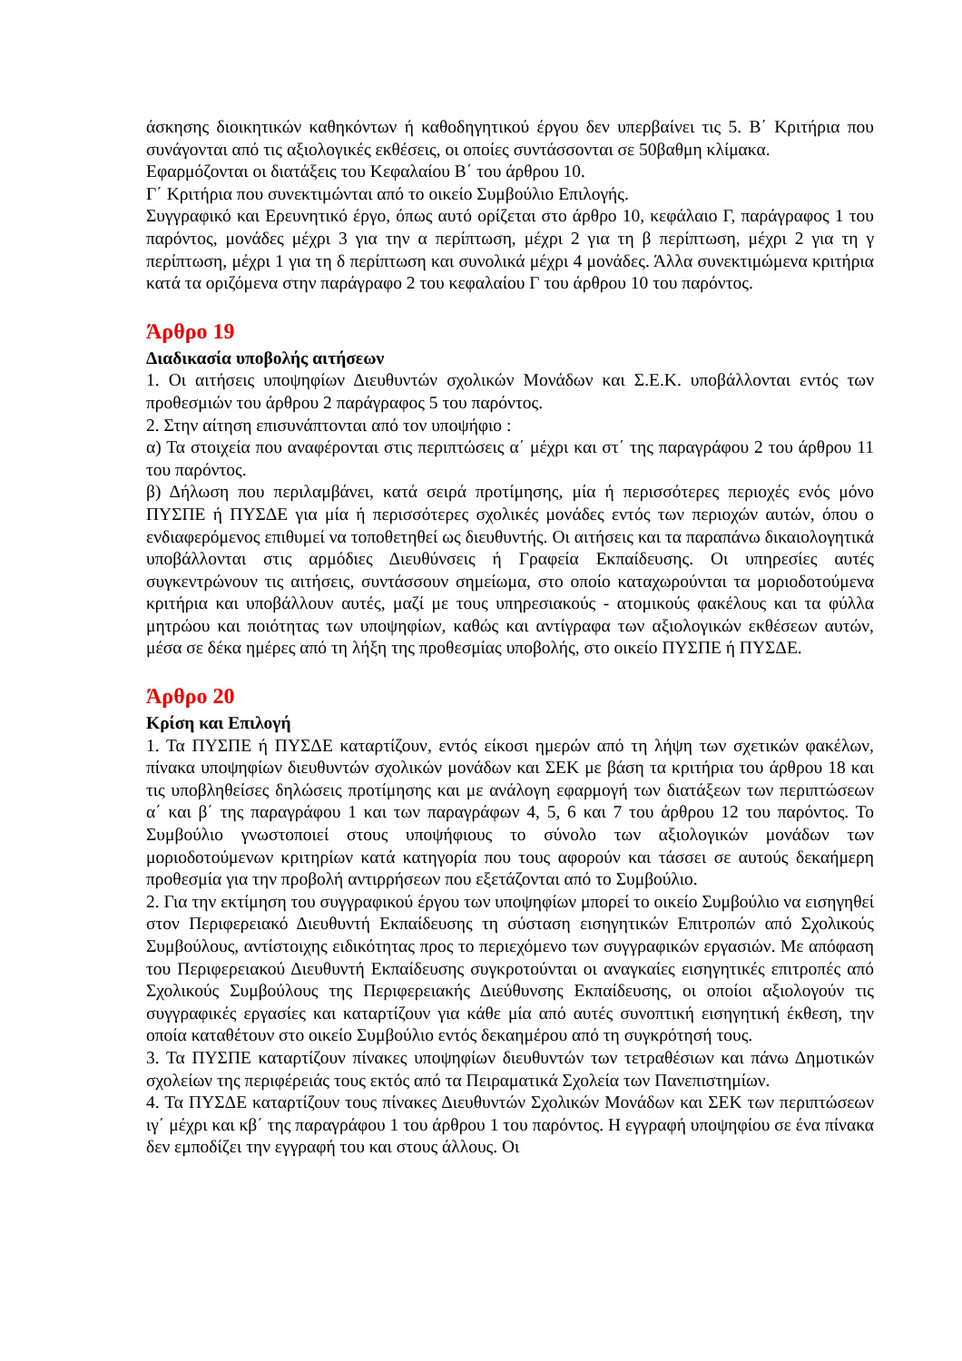άσκησης διοικητικών καθηκόντων ή καθοδηγητικού έργου δεν υπερβαίνει τις 5. Β΄ Κριτήρια που συνάγονται από τις αξιολογικές εκθέσεις, οι οποίες συντάσσονται σε 50βαθμη κλίμακα.
Εφαρμόζονται οι διατάξεις του Κεφαλαίου Β΄ του άρθρου 10.
Γ΄ Κριτήρια που συνεκτιμώνται από το οικείο Συμβούλιο Επιλογής.
Συγγραφικό και Ερευνητικό έργο, όπως αυτό ορίζεται στο άρθρο 10, κεφάλαιο Γ, παράγραφος 1 του παρόντος, μονάδες μέχρι 3 για την α περίπτωση, μέχρι 2 για τη β περίπτωση, μέχρι 2 για τη γ περίπτωση, μέχρι 1 για τη δ περίπτωση και συνολικά μέχρι 4 μονάδες. Άλλα συνεκτιμώμενα κριτήρια κατά τα οριζόμενα στην παράγραφο 2 του κεφαλαίου Γ του άρθρου 10 του παρόντος.
Άρθρο 19
Διαδικασία υποβολής αιτήσεων
1. Οι αιτήσεις υποψηφίων Διευθυντών σχολικών Μονάδων και Σ.Ε.Κ. υποβάλλονται εντός των προθεσμιών του άρθρου 2 παράγραφος 5 του παρόντος.
2. Στην αίτηση επισυνάπτονται από τον υποψήφιο :
α) Τα στοιχεία που αναφέρονται στις περιπτώσεις α΄ μέχρι και στ΄ της παραγράφου 2 του άρθρου 11 του παρόντος.
β) Δήλωση που περιλαμβάνει, κατά σειρά προτίμησης, μία ή περισσότερες περιοχές ενός μόνο ΠΥΣΠΕ ή ΠΥΣΔΕ για μία ή περισσότερες σχολικές μονάδες εντός των περιοχών αυτών, όπου ο ενδιαφερόμενος επιθυμεί να τοποθετηθεί ως διευθυντής. Οι αιτήσεις και τα παραπάνω δικαιολογητικά υποβάλλονται στις αρμόδιες Διευθύνσεις ή Γραφεία Εκπαίδευσης. Οι υπηρεσίες αυτές συγκεντρώνουν τις αιτήσεις, συντάσσουν σημείωμα, στο οποίο καταχωρούνται τα μοριοδοτούμενα κριτήρια και υποβάλλουν αυτές, μαζί με τους υπηρεσιακούς - ατομικούς φακέλους και τα φύλλα μητρώου και ποιότητας των υποψηφίων, καθώς και αντίγραφα των αξιολογικών εκθέσεων αυτών, μέσα σε δέκα ημέρες από τη λήξη της προθεσμίας υποβολής, στο οικείο ΠΥΣΠΕ ή ΠΥΣΔΕ.
Άρθρο 20
Κρίση και Επιλογή
1. Τα ΠΥΣΠΕ ή ΠΥΣΔΕ καταρτίζουν, εντός είκοσι ημερών από τη λήψη των σχετικών φακέλων, πίνακα υποψηφίων διευθυντών σχολικών μονάδων και ΣΕΚ με βάση τα κριτήρια του άρθρου 18 και τις υποβληθείσες δηλώσεις προτίμησης και με ανάλογη εφαρμογή των διατάξεων των περιπτώσεων α΄ και β΄ της παραγράφου 1 και των παραγράφων 4, 5, 6 και 7 του άρθρου 12 του παρόντος. Το Συμβούλιο γνωστοποιεί στους υποψήφιους το σύνολο των αξιολογικών μονάδων των μοριοδοτούμενων κριτηρίων κατά κατηγορία που τους αφορούν και τάσσει σε αυτούς δεκαήμερη προθεσμία για την προβολή αντιρρήσεων που εξετάζονται από το Συμβούλιο.
2. Για την εκτίμηση του συγγραφικού έργου των υποψηφίων μπορεί το οικείο Συμβούλιο να εισηγηθεί στον Περιφερειακό Διευθυντή Εκπαίδευσης τη σύσταση εισηγητικών Επιτροπών από Σχολικούς Συμβούλους, αντίστοιχης ειδικότητας προς το περιεχόμενο των συγγραφικών εργασιών. Με απόφαση του Περιφερειακού Διευθυντή Εκπαίδευσης συγκροτούνται οι αναγκαίες εισηγητικές επιτροπές από Σχολικούς Συμβούλους της Περιφερειακής Διεύθυνσης Εκπαίδευσης, οι οποίοι αξιολογούν τις συγγραφικές εργασίες και καταρτίζουν για κάθε μία από αυτές συνοπτική εισηγητική έκθεση, την οποία καταθέτουν στο οικείο Συμβούλιο εντός δεκαημέρου από τη συγκρότησή τους.
3. Τα ΠΥΣΠΕ καταρτίζουν πίνακες υποψηφίων διευθυντών των τετραθέσιων και πάνω Δημοτικών σχολείων της περιφέρειάς τους εκτός από τα Πειραματικά Σχολεία των Πανεπιστημίων.
4. Τα ΠΥΣΔΕ καταρτίζουν τους πίνακες Διευθυντών Σχολικών Μονάδων και ΣΕΚ των περιπτώσεων ιγ΄ μέχρι και κβ΄ της παραγράφου 1 του άρθρου 1 του παρόντος. Η εγγραφή υποψηφίου σε ένα πίνακα δεν εμποδίζει την εγγραφή του και στους άλλους. Οι